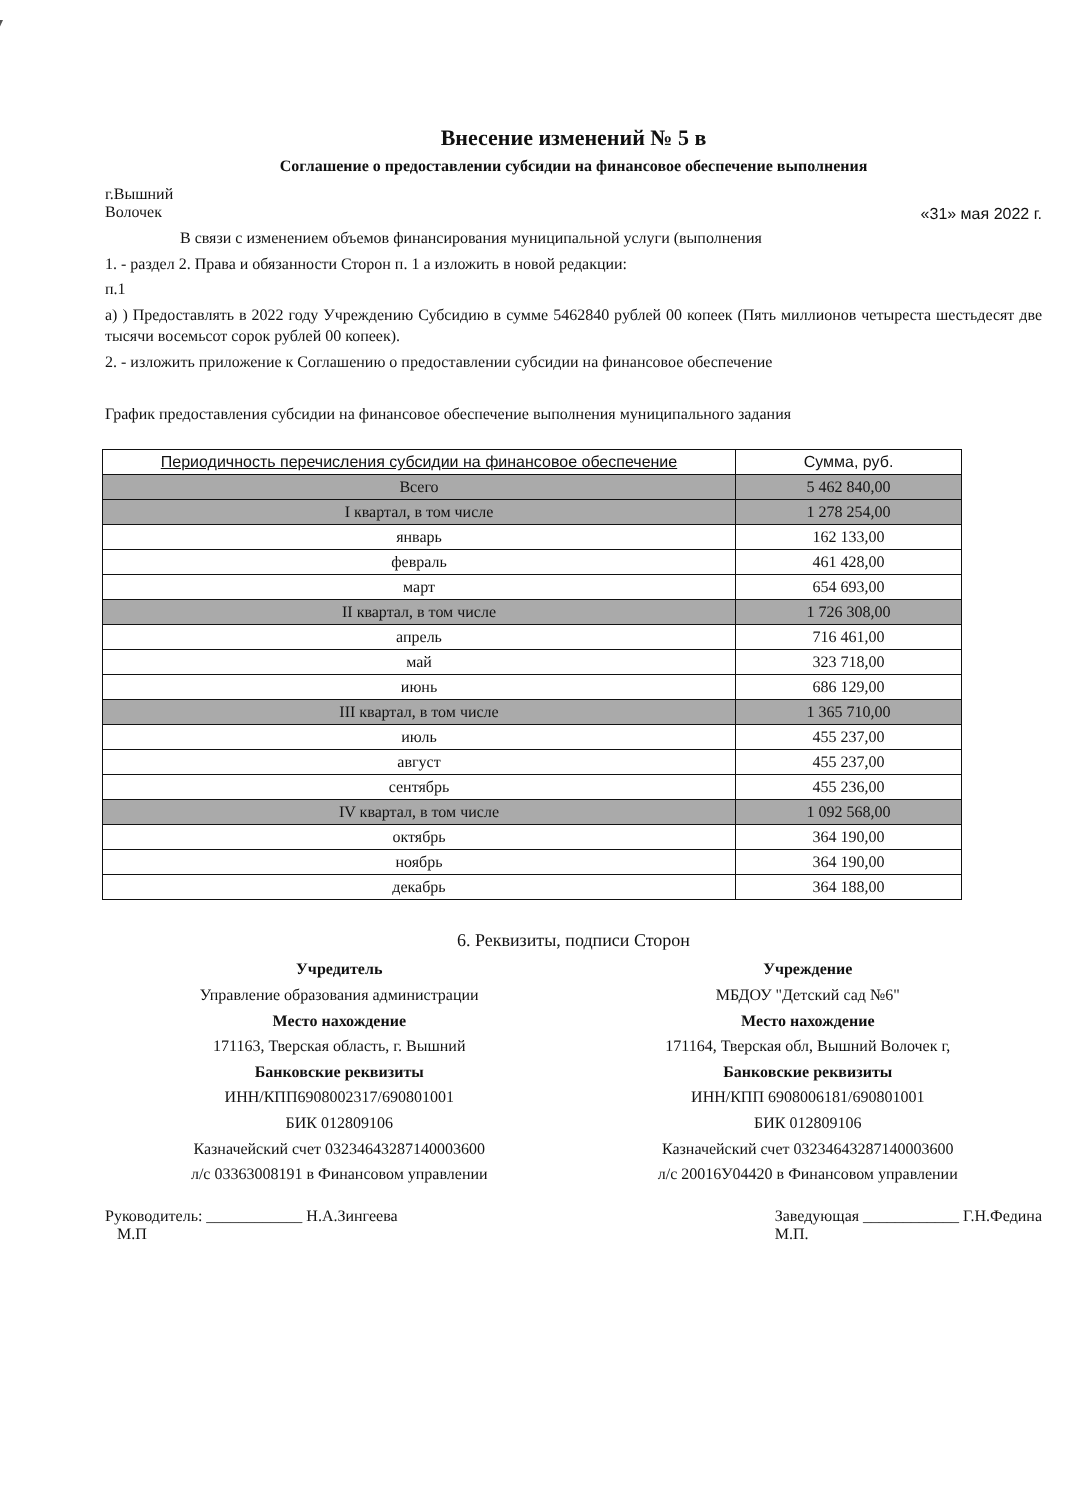Внесение изменений № 5 в
Соглашение о предоставлении субсидии на финансовое обеспечение выполнения
г.Вышний
Волочек «31» мая 2022 г.
В связи с изменением объемов финансирования муниципальной услуги (выполнения
1. - раздел 2. Права и обязанности Сторон п. 1 а изложить в новой редакции:
п.1
а) ) Предоставлять в 2022 году Учреждению Субсидию в сумме 5462840 рублей 00 копеек (Пять миллионов четыреста шестьдесят две тысячи восемьсот сорок рублей 00 копеек).
2. - изложить приложение к Соглашению о предоставлении субсидии на финансовое обеспечение
График предоставления субсидии на финансовое обеспечение выполнения муниципального задания
| Периодичность перечисления субсидии на финансовое обеспечение | Сумма, руб. |
| --- | --- |
| Всего | 5 462 840,00 |
| I квартал, в том числе | 1 278 254,00 |
| январь | 162 133,00 |
| февраль | 461 428,00 |
| март | 654 693,00 |
| II квартал, в том числе | 1 726 308,00 |
| апрель | 716 461,00 |
| май | 323 718,00 |
| июнь | 686 129,00 |
| III квартал, в том числе | 1 365 710,00 |
| июль | 455 237,00 |
| август | 455 237,00 |
| сентябрь | 455 236,00 |
| IV квартал, в том числе | 1 092 568,00 |
| октябрь | 364 190,00 |
| ноябрь | 364 190,00 |
| декабрь | 364 188,00 |
6. Реквизиты, подписи Сторон
Учредитель
Управление образования администрации
Место нахождение
171163, Тверская область, г. Вышний
Банковские реквизиты
ИНН/КПП6908002317/690801001
БИК 012809106
Казначейский счет 03234643287140003600
л/с 03363008191 в Финансовом управлении
Учреждение
МБДОУ "Детский сад №6"
Место нахождение
171164, Тверская обл, Вышний Волочек г,
Банковские реквизиты
ИНН/КПП 6908006181/690801001
БИК 012809106
Казначейский счет 03234643287140003600
л/с 20016У04420 в Финансовом управлении
Руководитель: ____________ Н.А.Зингеева
М.П Заведующая ____________ Г.Н.Федина
М.П.